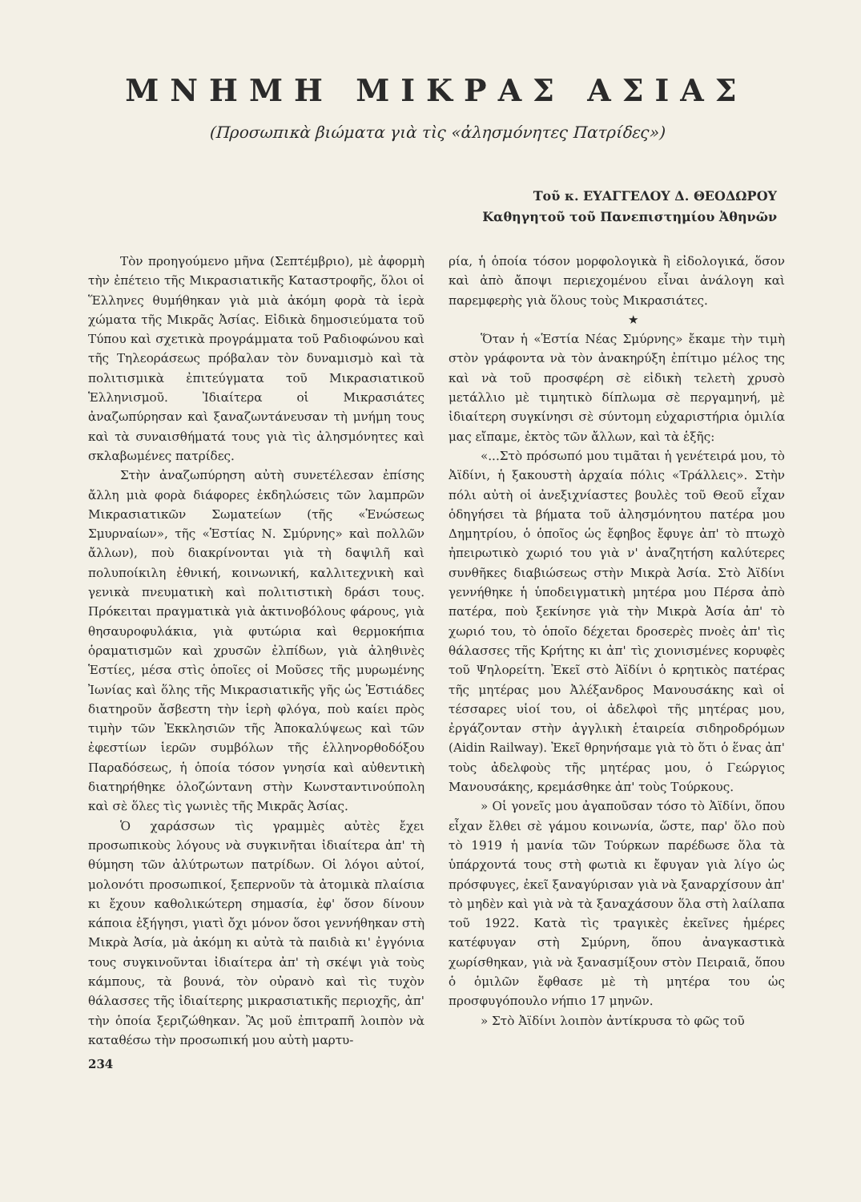ΜΝΗΜΗ ΜΙΚΡΑΣ ΑΣΙΑΣ
(Προσωπικὰ βιώματα γιὰ τὶς «ἀλησμόνητες Πατρίδες»)
Τοῦ κ. ΕΥΑΓΓΕΛΟΥ Δ. ΘΕΟΔΩΡΟΥ
Καθηγητοῦ τοῦ Πανεπιστημίου Ἀθηνῶν
Τὸν προηγούμενο μῆνα (Σεπτέμβριο), μὲ ἀφορμὴ τὴν ἐπέτειο τῆς Μικρασιατικῆς Καταστροφῆς, ὅλοι οἱ Ἕλληνες θυμήθηκαν γιὰ μιὰ ἀκόμη φορὰ τὰ ἱερὰ χώματα τῆς Μικρᾶς Ἀσίας. Εἰδικὰ δημοσιεύματα τοῦ Τύπου καὶ σχετικὰ προγράμματα τοῦ Ραδιοφώνου καὶ τῆς Τηλεοράσεως πρόβαλαν τὸν δυναμισμὸ καὶ τὰ πολιτισμικὰ ἐπιτεύγματα τοῦ Μικρασιατικοῦ Ἑλληνισμοῦ. Ἰδιαίτερα οἱ Μικρασιάτες ἀναζωπύρησαν καὶ ξαναζωντάνευσαν τὴ μνήμη τους καὶ τὰ συναισθήματά τους γιὰ τὶς ἀλησμόνητες καὶ σκλαβωμένες πατρίδες.
Στὴν ἀναζωπύρηση αὐτὴ συνετέλεσαν ἐπίσης ἄλλη μιὰ φορὰ διάφορες ἐκδηλώσεις τῶν λαμπρῶν Μικρασιατικῶν Σωματείων (τῆς «Ἑνώσεως Σμυρναίων», τῆς «Ἑστίας Ν. Σμύρνης» καὶ πολλῶν ἄλλων), ποὺ διακρίνονται γιὰ τὴ δαψιλῆ καὶ πολυποίκιλη ἐθνική, κοινωνική, καλλιτεχνικὴ καὶ γενικὰ πνευματικὴ καὶ πολιτιστικὴ δράσι τους. Πρόκειται πραγματικὰ γιὰ ἀκτινοβόλους φάρους, γιὰ θησαυροφυλάκια, γιὰ φυτώρια καὶ θερμοκήπια ὁραματισμῶν καὶ χρυσῶν ἐλπίδων, γιὰ ἀληθινὲς Ἑστίες, μέσα στὶς ὁποῖες οἱ Μοῦσες τῆς μυρωμένης Ἰωνίας καὶ ὅλης τῆς Μικρασιατικῆς γῆς ὡς Ἑστιάδες διατηροῦν ἄσβεστη τὴν ἱερὴ φλόγα, ποὺ καίει πρὸς τιμὴν τῶν Ἐκκλησιῶν τῆς Ἀποκαλύψεως καὶ τῶν ἐφεστίων ἱερῶν συμβόλων τῆς ἑλληνορθοδόξου Παραδόσεως, ἡ ὁποία τόσον γνησία καὶ αὐθεντικὴ διατηρήθηκε ὁλοζώντανη στὴν Κωνσταντινούπολη καὶ σὲ ὅλες τὶς γωνιὲς τῆς Μικρᾶς Ἀσίας.
Ὁ χαράσσων τὶς γραμμὲς αὐτὲς ἔχει προσωπικοὺς λόγους νὰ συγκινῆται ἰδιαίτερα ἀπ' τὴ θύμηση τῶν ἀλύτρωτων πατρίδων. Οἱ λόγοι αὐτοί, μολονότι προσωπικοί, ξεπερνοῦν τὰ ἀτομικὰ πλαίσια κι ἔχουν καθολικώτερη σημασία, ἐφ' ὅσον δίνουν κάποια ἐξήγησι, γιατὶ ὄχι μόνον ὅσοι γεννήθηκαν στὴ Μικρὰ Ἀσία, μὰ ἀκόμη κι αὐτὰ τὰ παιδιὰ κι' ἐγγόνια τους συγκινοῦνται ἰδιαίτερα ἀπ' τὴ σκέψι γιὰ τοὺς κάμπους, τὰ βουνά, τὸν οὐρανὸ καὶ τὶς τυχὸν θάλασσες τῆς ἰδιαίτερης μικρασιατικῆς περιοχῆς, ἀπ' τὴν ὁποία ξεριζώθηκαν. Ἂς μοῦ ἐπιτραπῆ λοιπὸν νὰ καταθέσω τὴν προσωπική μου αὐτὴ μαρτυ-
234
ρία, ἡ ὁποία τόσον μορφολογικὰ ἢ εἰδολογικά, ὅσον καὶ ἀπὸ ἄποψι περιεχομένου εἶναι ἀνάλογη καὶ παρεμφερὴς γιὰ ὅλους τοὺς Μικρασιάτες.
★
Ὅταν ἡ «Ἑστία Νέας Σμύρνης» ἔκαμε τὴν τιμὴ στὸν γράφοντα νὰ τὸν ἀνακηρύξη ἐπίτιμο μέλος της καὶ νὰ τοῦ προσφέρη σὲ εἰδικὴ τελετὴ χρυσὸ μετάλλιο μὲ τιμητικὸ δίπλωμα σὲ περγαμηνή, μὲ ἰδιαίτερη συγκίνησι σὲ σύντομη εὐχαριστήρια ὁμιλία μας εἴπαμε, ἐκτὸς τῶν ἄλλων, καὶ τὰ ἑξῆς:
«...Στὸ πρόσωπό μου τιμᾶται ἡ γενέτειρά μου, τὸ Ἀϊδίνι, ἡ ξακουστὴ ἀρχαία πόλις «Τράλλεις». Στὴν πόλι αὐτὴ οἱ ἀνεξιχνίαστες βουλὲς τοῦ Θεοῦ εἶχαν ὁδηγήσει τὰ βήματα τοῦ ἀλησμόνητου πατέρα μου Δημητρίου, ὁ ὁποῖος ὡς ἔφηβος ἔφυγε ἀπ' τὸ πτωχὸ ἠπειρωτικὸ χωριό του γιὰ ν' ἀναζητήση καλύτερες συνθῆκες διαβιώσεως στὴν Μικρὰ Ἀσία. Στὸ Ἀϊδίνι γεννήθηκε ἡ ὑποδειγματικὴ μητέρα μου Πέρσα ἀπὸ πατέρα, ποὺ ξεκίνησε γιὰ τὴν Μικρὰ Ἀσία ἀπ' τὸ χωριό του, τὸ ὁποῖο δέχεται δροσερὲς πνοὲς ἀπ' τὶς θάλασσες τῆς Κρήτης κι ἀπ' τὶς χιονισμένες κορυφὲς τοῦ Ψηλορείτη. Ἐκεῖ στὸ Ἀϊδίνι ὁ κρητικὸς πατέρας τῆς μητέρας μου Ἀλέξανδρος Μανουσάκης καὶ οἱ τέσσαρες υἱοί του, οἱ ἀδελφοὶ τῆς μητέρας μου, ἐργάζονταν στὴν ἀγγλικὴ ἑταιρεία σιδηροδρόμων (Aidin Railway). Ἐκεῖ θρηνήσαμε γιὰ τὸ ὅτι ὁ ἕνας ἀπ' τοὺς ἀδελφοὺς τῆς μητέρας μου, ὁ Γεώργιος Μανουσάκης, κρεμάσθηκε ἀπ' τοὺς Τούρκους.
» Οἱ γονεῖς μου ἀγαποῦσαν τόσο τὸ Ἀϊδίνι, ὅπου εἶχαν ἔλθει σὲ γάμου κοινωνία, ὥστε, παρ' ὅλο ποὺ τὸ 1919 ἡ μανία τῶν Τούρκων παρέδωσε ὅλα τὰ ὑπάρχοντά τους στὴ φωτιὰ κι ἔφυγαν γιὰ λίγο ὡς πρόσφυγες, ἐκεῖ ξαναγύρισαν γιὰ νὰ ξαναρχίσουν ἀπ' τὸ μηδὲν καὶ γιὰ νὰ τὰ ξαναχάσουν ὅλα στὴ λαίλαπα τοῦ 1922. Κατὰ τὶς τραγικὲς ἐκεῖνες ἡμέρες κατέφυγαν στὴ Σμύρνη, ὅπου ἀναγκαστικὰ χωρίσθηκαν, γιὰ νὰ ξανασμίξουν στὸν Πειραιᾶ, ὅπου ὁ ὁμιλῶν ἔφθασε μὲ τὴ μητέρα του ὡς προσφυγόπουλο νήπιο 17 μηνῶν.
» Στὸ Ἀϊδίνι λοιπὸν ἀντίκρυσα τὸ φῶς τοῦ